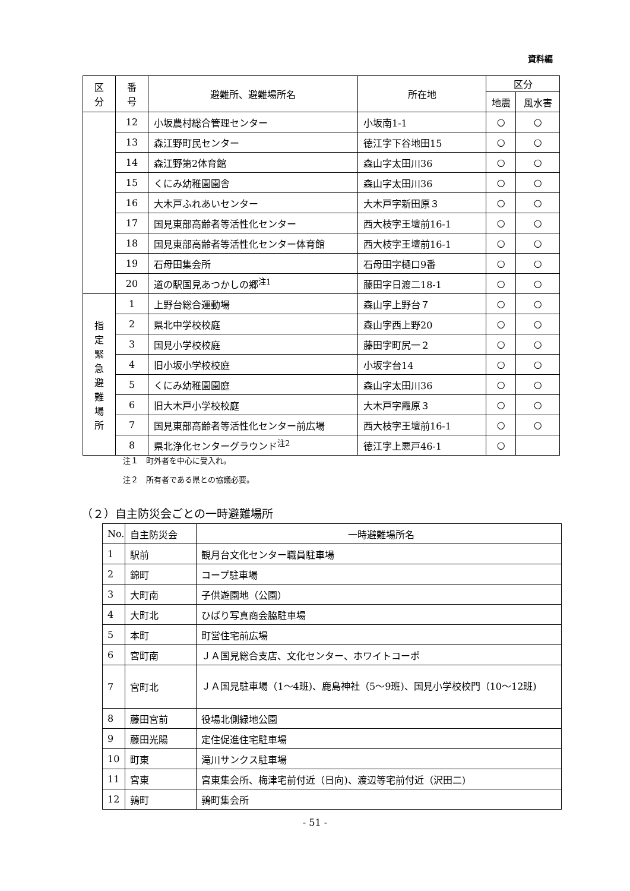資料編
| 区 分 | 番 号 | 避難所、避難場所名 | 所在地 | 区分 | |
| --- | --- | --- | --- | --- | --- |
| | | | | 地震 | 風水害 |
| | 12 | 小坂農村総合管理センター | 小坂南1-1 | ○ | ○ |
| | 13 | 森江野町民センター | 徳江字下谷地田15 | ○ | ○ |
| | 14 | 森江野第2体育館 | 森山字太田川36 | ○ | ○ |
| | 15 | くにみ幼稚園園舎 | 森山字太田川36 | ○ | ○ |
| | 16 | 大木戸ふれあいセンター | 大木戸字新田原３ | ○ | ○ |
| | 17 | 国見東部高齢者等活性化センター | 西大枝字王壇前16-1 | ○ | ○ |
| | 18 | 国見東部高齢者等活性化センター体育館 | 西大枝字王壇前16-1 | ○ | ○ |
| | 19 | 石母田集会所 | 石母田字樋口9番 | ○ | ○ |
| | 20 | 道の駅国見あつかしの郷<sup>注1</sup> | 藤田字日渡二18-1 | ○ | ○ |
| 指 定 緊 急 避 難 場 所 | 1 | 上野台総合運動場 | 森山字上野台７ | ○ | ○ |
| | 2 | 県北中学校校庭 | 森山字西上野20 | ○ | ○ |
| | 3 | 国見小学校校庭 | 藤田字町尻一２ | ○ | ○ |
| | 4 | 旧小坂小学校校庭 | 小坂字台14 | ○ | ○ |
| | 5 | くにみ幼稚園園庭 | 森山字太田川36 | ○ | ○ |
| | 6 | 旧大木戸小学校校庭 | 大木戸字霞原３ | ○ | ○ |
| | 7 | 国見東部高齢者等活性化センター前広場 | 西大枝字王壇前16-1 | ○ | ○ |
| | 8 | 県北浄化センターグラウンド<sup>注2</sup> | 徳江字上悪戸46-1 | ○ | |
注１　町外者を中心に受入れ。
注２　所有者である県との協議必要。
（２）自主防災会ごとの一時避難場所
| No. | 自主防災会 | 一時避難場所名 |
| 1 | 駅前 | 観月台文化センター職員駐車場 |
| 2 | 錦町 | コープ駐車場 |
| 3 | 大町南 | 子供遊園地（公園） |
| 4 | 大町北 | ひばり写真商会脇駐車場 |
| 5 | 本町 | 町営住宅前広場 |
| 6 | 宮町南 | ＪＡ国見総合支店、文化センター、ホワイトコーポ |
| 7 | 宮町北 | ＪＡ国見駐車場（1～4班)、鹿島神社（5～9班)、国見小学校校門（10～12班) |
| 8 | 藤田宮前 | 役場北側緑地公園 |
| 9 | 藤田光陽 | 定住促進住宅駐車場 |
| 10 | 町東 | 滝川サンクス駐車場 |
| 11 | 宮東 | 宮東集会所、梅津宅前付近（日向)、渡辺等宅前付近（沢田二) |
| 12 | 鶉町 | 鶉町集会所 |
- 51 -